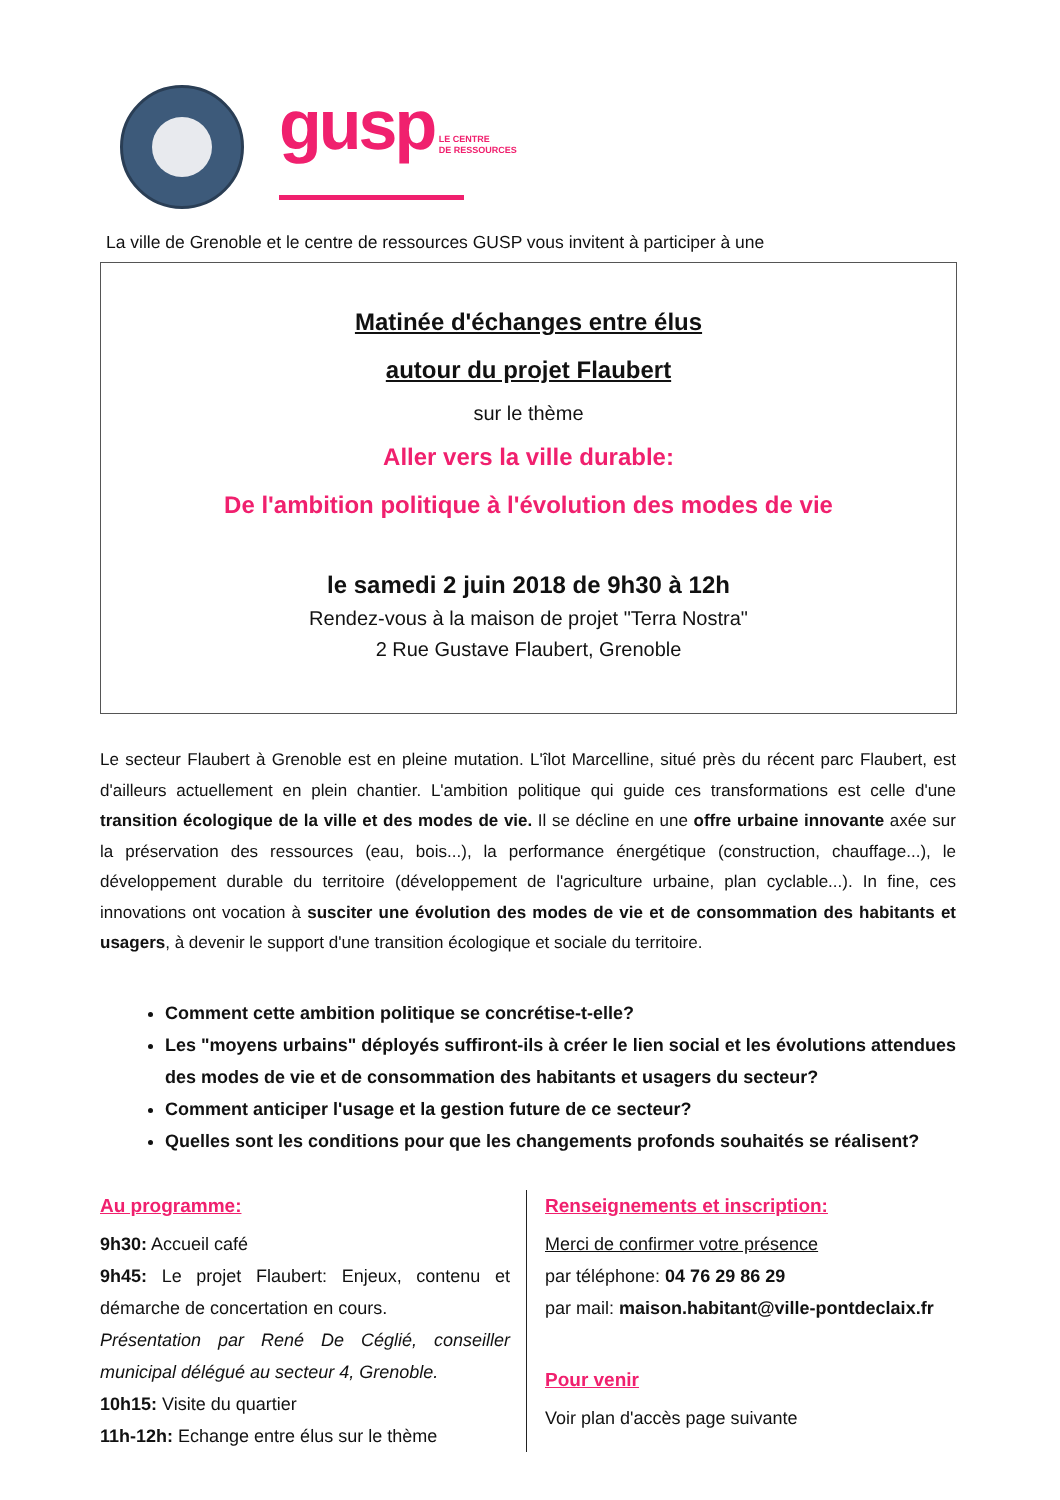gusp LE CENTRE
DE RESSOURCES
La ville de Grenoble et le centre de ressources GUSP vous invitent à participer à une
Matinée d'échanges entre élus
autour du projet Flaubert
sur le thème
Aller vers la ville durable:
De l'ambition politique à l'évolution des modes de vie
le samedi 2 juin 2018 de 9h30 à 12h
Rendez-vous à la maison de projet "Terra Nostra"
2 Rue Gustave Flaubert, Grenoble
Le secteur Flaubert à Grenoble est en pleine mutation. L'îlot Marcelline, situé près du récent parc Flaubert, est d'ailleurs actuellement en plein chantier. L'ambition politique qui guide ces transformations est celle d'une transition écologique de la ville et des modes de vie. Il se décline en une offre urbaine innovante axée sur la préservation des ressources (eau, bois...), la performance énergétique (construction, chauffage...), le développement durable du territoire (développement de l'agriculture urbaine, plan cyclable...). In fine, ces innovations ont vocation à susciter une évolution des modes de vie et de consommation des habitants et usagers, à devenir le support d'une transition écologique et sociale du territoire.
Comment cette ambition politique se concrétise-t-elle?
Les "moyens urbains" déployés suffiront-ils à créer le lien social et les évolutions attendues des modes de vie et de consommation des habitants et usagers du secteur?
Comment anticiper l'usage et la gestion future de ce secteur?
Quelles sont les conditions pour que les changements profonds souhaités se réalisent?
Au programme:
9h30: Accueil café
9h45: Le projet Flaubert: Enjeux, contenu et démarche de concertation en cours.
Présentation par René De Céglié, conseiller municipal délégué au secteur 4, Grenoble.
10h15: Visite du quartier
11h-12h: Echange entre élus sur le thème
Renseignements et inscription:
Merci de confirmer votre présence
par téléphone: 04 76 29 86 29
par mail: maison.habitant@ville-pontdeclaix.fr
Pour venir
Voir plan d'accès page suivante